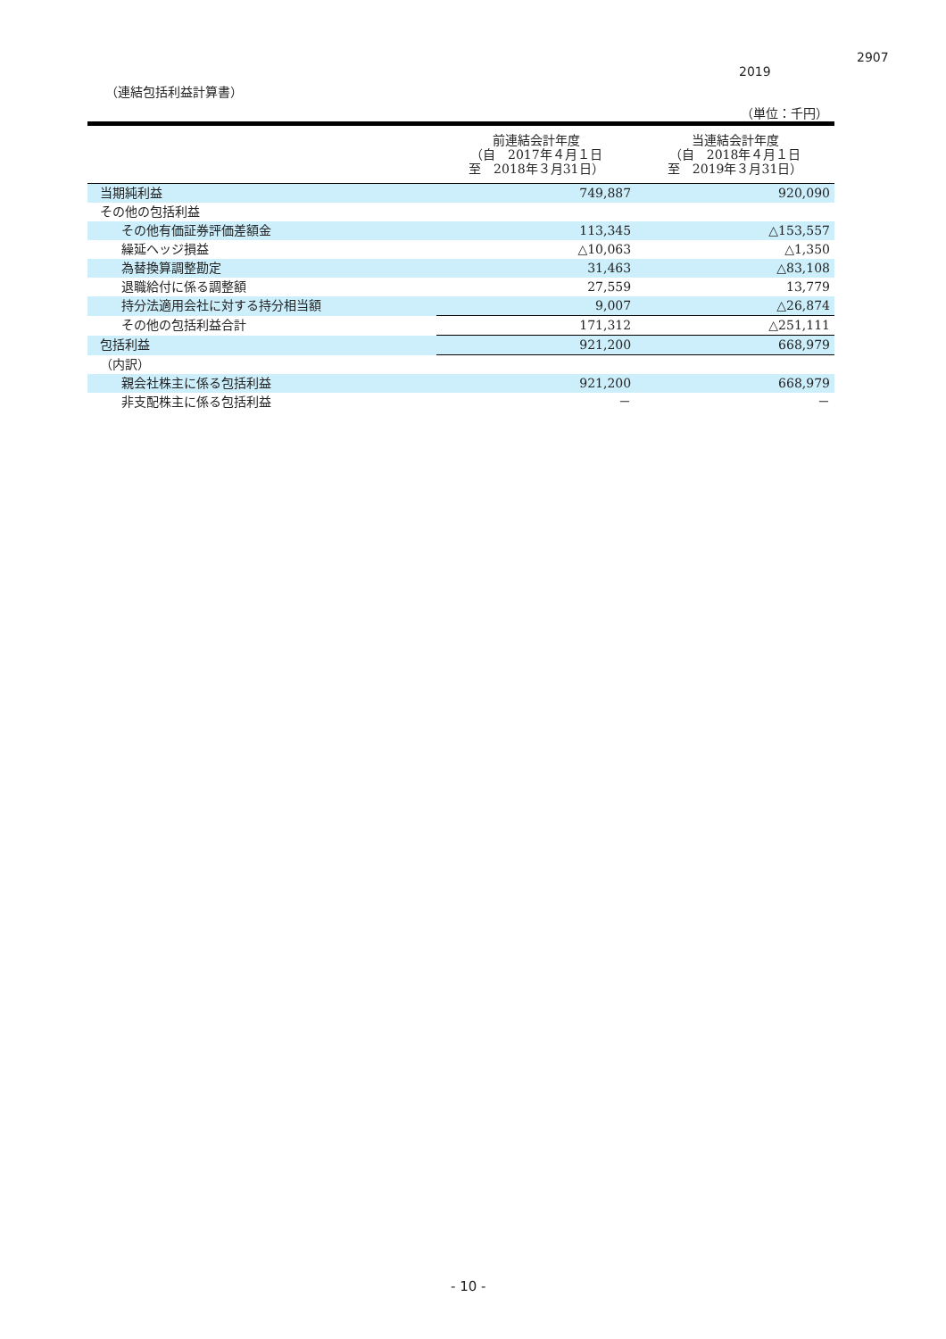2907
2019
（連結包括利益計算書）
（単位：千円）
| | 前連結会計年度 （自 2017年４月１日 至 2018年３月31日） | 当連結会計年度 （自 2018年４月１日 至 2019年３月31日） |
| --- | --- | --- |
| 当期純利益 | 749,887 | 920,090 |
| その他の包括利益 | | |
| その他有価証券評価差額金 | 113,345 | △153,557 |
| 繰延ヘッジ損益 | △10,063 | △1,350 |
| 為替換算調整勘定 | 31,463 | △83,108 |
| 退職給付に係る調整額 | 27,559 | 13,779 |
| 持分法適用会社に対する持分相当額 | 9,007 | △26,874 |
| その他の包括利益合計 | 171,312 | △251,111 |
| 包括利益 | 921,200 | 668,979 |
| （内訳） | | |
| 親会社株主に係る包括利益 | 921,200 | 668,979 |
| 非支配株主に係る包括利益 | － | － |
- 10 -